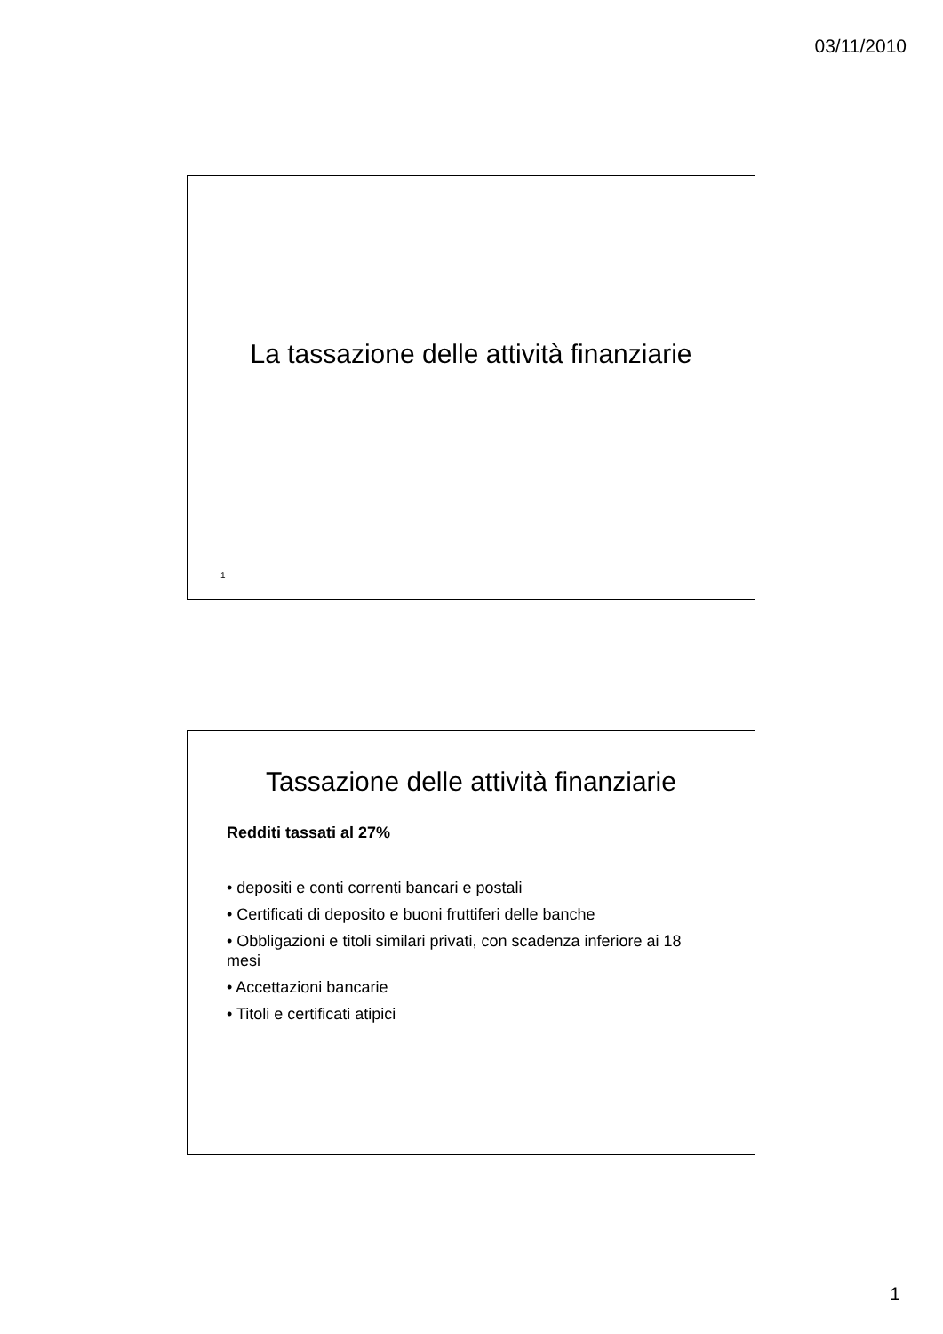03/11/2010
La tassazione delle attività finanziarie
1
Tassazione delle attività finanziarie
Redditi tassati al 27%
• depositi e conti correnti bancari e postali
• Certificati di deposito e buoni fruttiferi delle banche
• Obbligazioni e titoli similari privati, con scadenza inferiore ai 18 mesi
• Accettazioni bancarie
• Titoli e certificati atipici
1